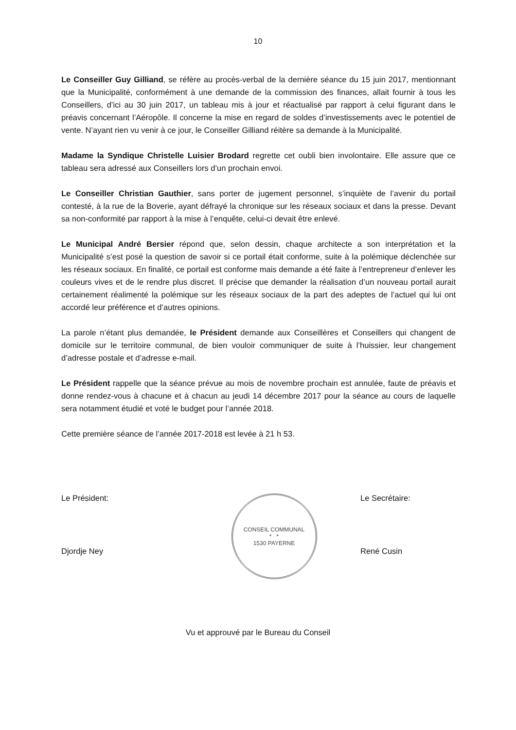10
Le Conseiller Guy Gilliand, se réfère au procès-verbal de la dernière séance du 15 juin 2017, mentionnant que la Municipalité, conformément à une demande de la commission des finances, allait fournir à tous les Conseillers, d’ici au 30 juin 2017, un tableau mis à jour et réactualisé par rapport à celui figurant dans le préavis concernant l’Aéropôle. Il concerne la mise en regard de soldes d’investissements avec le potentiel de vente. N’ayant rien vu venir à ce jour, le Conseiller Gilliand réitère sa demande à la Municipalité.
Madame la Syndique Christelle Luisier Brodard regrette cet oubli bien involontaire. Elle assure que ce tableau sera adressé aux Conseillers lors d’un prochain envoi.
Le Conseiller Christian Gauthier, sans porter de jugement personnel, s’inquiète de l’avenir du portail contesté, à la rue de la Boverie, ayant défrayé la chronique sur les réseaux sociaux et dans la presse. Devant sa non-conformité par rapport à la mise à l’enquête, celui-ci devait être enlevé.
Le Municipal André Bersier répond que, selon dessin, chaque architecte a son interprétation et la Municipalité s’est posé la question de savoir si ce portail était conforme, suite à la polémique déclenchée sur les réseaux sociaux. En finalité, ce portail est conforme mais demande a été faite à l’entrepreneur d’enlever les couleurs vives et de le rendre plus discret. Il précise que demander la réalisation d’un nouveau portail aurait certainement réalimenté la polémique sur les réseaux sociaux de la part des adeptes de l’actuel qui lui ont accordé leur préférence et d’autres opinions.
La parole n’étant plus demandée, le Président demande aux Conseillères et Conseillers qui changent de domicile sur le territoire communal, de bien vouloir communiquer de suite à l’huissier, leur changement d’adresse postale et d’adresse e-mail.
Le Président rappelle que la séance prévue au mois de novembre prochain est annulée, faute de préavis et donne rendez-vous à chacune et à chacun au jeudi 14 décembre 2017 pour la séance au cours de laquelle sera notamment étudié et voté le budget pour l’année 2018.
Cette première séance de l’année 2017-2018 est levée à 21 h 53.
Le Président:
Djordje Ney
CONSEIL COMMUNAL
* *
1530 PAYERNE
Le Secrétaire:
René Cusin
Vu et approuvé par le Bureau du Conseil